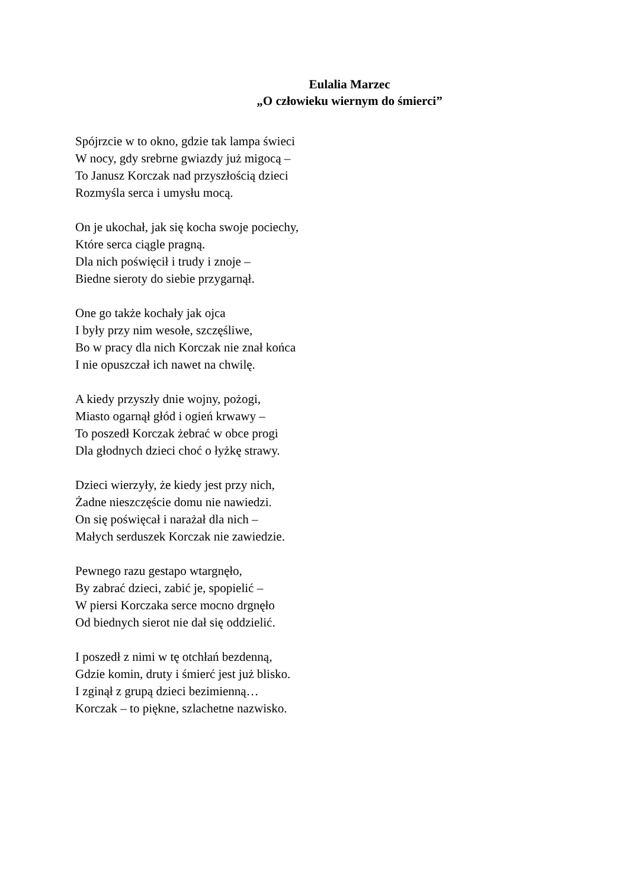Eulalia Marzec
„O człowieku wiernym do śmierci”
Spójrzcie w to okno, gdzie tak lampa świeci
W nocy, gdy srebrne gwiazdy już migocą –
To Janusz Korczak nad przyszłością dzieci
Rozmyśla serca i umysłu mocą.
On je ukochał, jak się kocha swoje pociechy,
Które serca ciągle pragną.
Dla nich poświęcił i trudy i znoje –
Biedne sieroty do siebie przygarnął.
One go także kochały jak ojca
I były przy nim wesołe, szczęśliwe,
Bo w pracy dla nich Korczak nie znał końca
I nie opuszczał ich nawet na chwilę.
A kiedy przyszły dnie wojny, pożogi,
Miasto ogarnął głód i ogień krwawy –
To poszedł Korczak żebrać w obce progi
Dla głodnych dzieci choć o łyżkę strawy.
Dzieci wierzyły, że kiedy jest przy nich,
Żadne nieszczęście domu nie nawiedzi.
On się poświęcał i narażał dla nich –
Małych serduszek Korczak nie zawiedzie.
Pewnego razu gestapo wtargnęło,
By zabrać dzieci, zabić je, spopielić –
W piersi Korczaka serce mocno drgnęło
Od biednych sierot nie dał się oddzielić.
I poszedł z nimi w tę otchłań bezdenną,
Gdzie komin, druty i śmierć jest już blisko.
I zginął z grupą dzieci bezimienną…
Korczak – to piękne, szlachetne nazwisko.